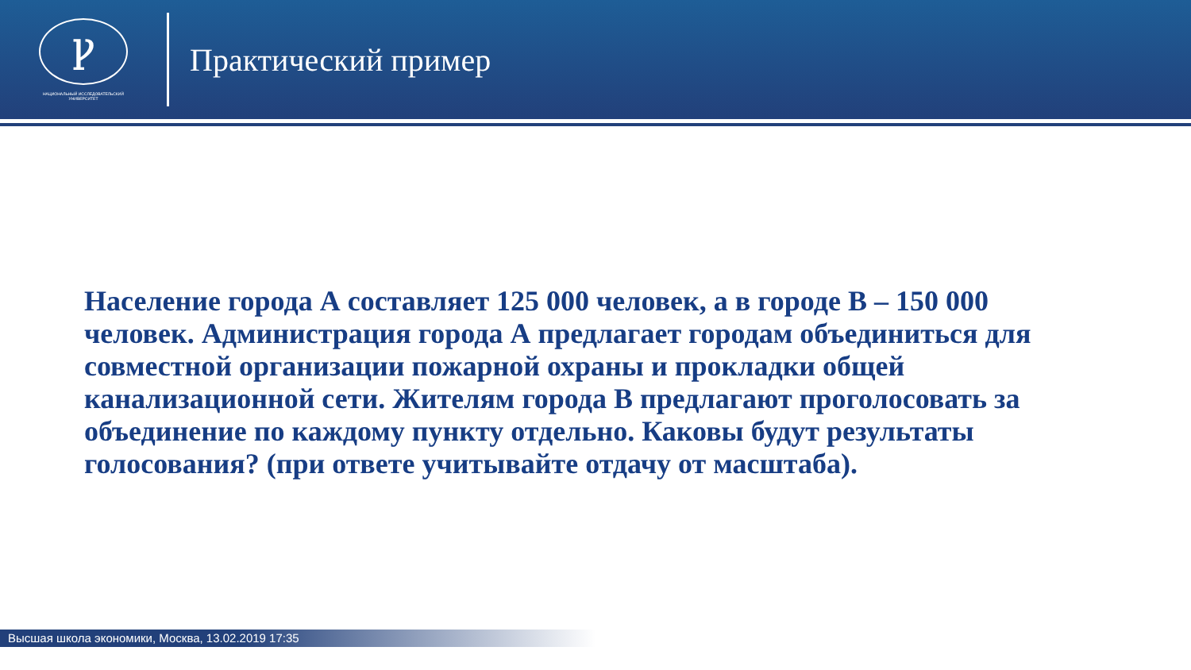Ꝩ
НАЦИОНАЛЬНЫЙ ИССЛЕДОВАТЕЛЬСКИЙ
УНИВЕРСИТЕТ
Практический пример
Население города А составляет 125 000 человек, а в городе В – 150 000 человек. Администрация города А предлагает городам объединиться для совместной организации пожарной охраны и прокладки общей канализационной сети. Жителям города В предлагают проголосовать за объединение по каждому пункту отдельно. Каковы будут результаты голосования? (при ответе учитывайте отдачу от масштаба).
Высшая школа экономики, Москва, 13.02.2019 17:35